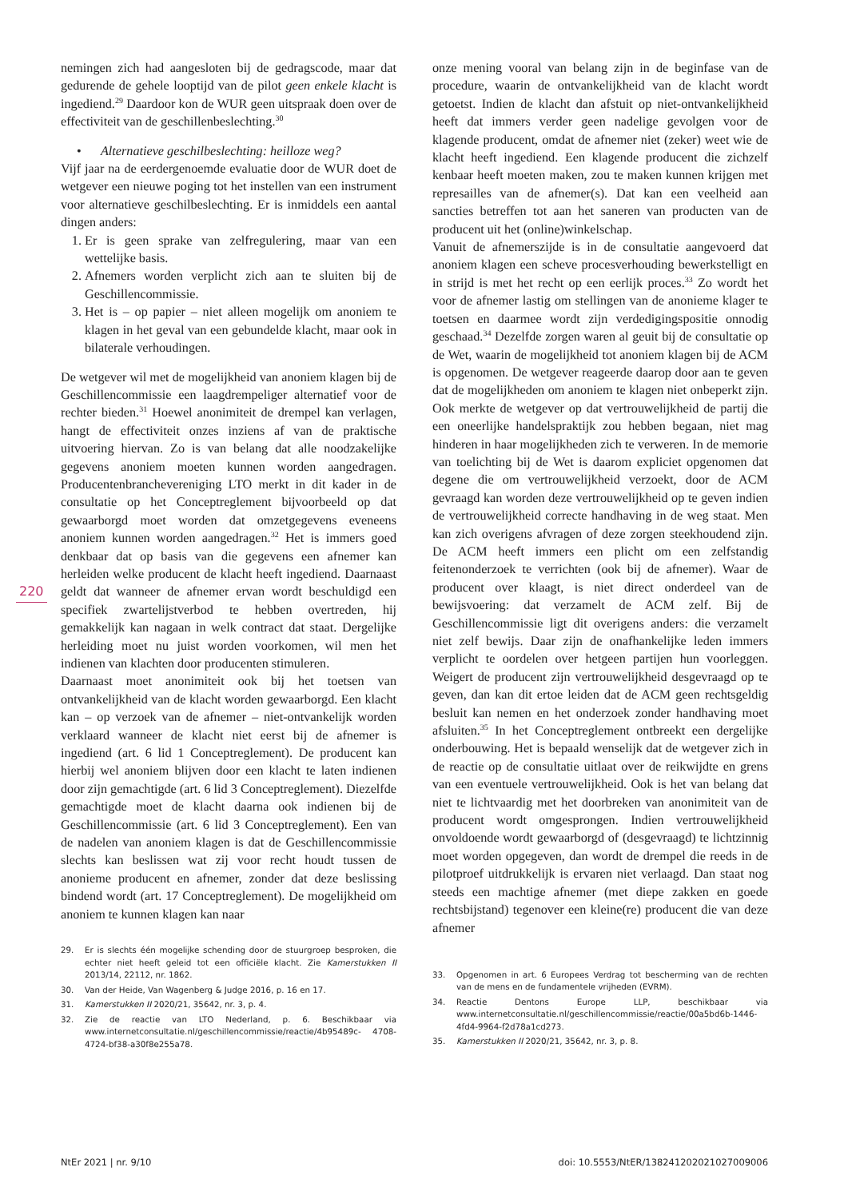220
nemingen zich had aangesloten bij de gedragscode, maar dat gedurende de gehele looptijd van de pilot geen enkele klacht is ingediend.<sup>29</sup> Daardoor kon de WUR geen uitspraak doen over de effectiviteit van de geschillenbeslechting.<sup>30</sup>
• Alternatieve geschilbeslechting: heilloze weg?
Vijf jaar na de eerdergenoemde evaluatie door de WUR doet de wetgever een nieuwe poging tot het instellen van een instrument voor alternatieve geschilbeslechting. Er is inmiddels een aantal dingen anders:
1. Er is geen sprake van zelfregulering, maar van een wettelijke basis.
2. Afnemers worden verplicht zich aan te sluiten bij de Geschillencommissie.
3. Het is – op papier – niet alleen mogelijk om anoniem te klagen in het geval van een gebundelde klacht, maar ook in bilaterale verhoudingen.
De wetgever wil met de mogelijkheid van anoniem klagen bij de Geschillencommissie een laagdrempeliger alternatief voor de rechter bieden.<sup>31</sup> Hoewel anonimiteit de drempel kan verlagen, hangt de effectiviteit onzes inziens af van de praktische uitvoering hiervan. Zo is van belang dat alle noodzakelijke gegevens anoniem moeten kunnen worden aangedragen. Producentenbranchevereniging LTO merkt in dit kader in de consultatie op het Conceptreglement bijvoorbeeld op dat gewaarborgd moet worden dat omzetgegevens eveneens anoniem kunnen worden aangedragen.<sup>32</sup> Het is immers goed denkbaar dat op basis van die gegevens een afnemer kan herleiden welke producent de klacht heeft ingediend. Daarnaast geldt dat wanneer de afnemer ervan wordt beschuldigd een specifiek zwartelijstverbod te hebben overtreden, hij gemakkelijk kan nagaan in welk contract dat staat. Dergelijke herleiding moet nu juist worden voorkomen, wil men het indienen van klachten door producenten stimuleren.
Daarnaast moet anonimiteit ook bij het toetsen van ontvankelijkheid van de klacht worden gewaarborgd. Een klacht kan – op verzoek van de afnemer – niet-ontvankelijk worden verklaard wanneer de klacht niet eerst bij de afnemer is ingediend (art. 6 lid 1 Conceptreglement). De producent kan hierbij wel anoniem blijven door een klacht te laten indienen door zijn gemachtigde (art. 6 lid 3 Conceptreglement). Diezelfde gemachtigde moet de klacht daarna ook indienen bij de Geschillencommissie (art. 6 lid 3 Conceptreglement). Een van de nadelen van anoniem klagen is dat de Geschillencommissie slechts kan beslissen wat zij voor recht houdt tussen de anonieme producent en afnemer, zonder dat deze beslissing bindend wordt (art. 17 Conceptreglement). De mogelijkheid om anoniem te kunnen klagen kan naar
29. Er is slechts één mogelijke schending door de stuurgroep besproken, die echter niet heeft geleid tot een officiële klacht. Zie Kamerstukken II 2013/14, 22112, nr. 1862.
30. Van der Heide, Van Wagenberg & Judge 2016, p. 16 en 17.
31. Kamerstukken II 2020/21, 35642, nr. 3, p. 4.
32. Zie de reactie van LTO Nederland, p. 6. Beschikbaar via www.internetconsultatie.nl/geschillencommissie/reactie/4b95489c- 4708-4724-bf38-a30f8e255a78.
onze mening vooral van belang zijn in de beginfase van de procedure, waarin de ontvankelijkheid van de klacht wordt getoetst. Indien de klacht dan afstuit op niet-ontvankelijkheid heeft dat immers verder geen nadelige gevolgen voor de klagende producent, omdat de afnemer niet (zeker) weet wie de klacht heeft ingediend. Een klagende producent die zichzelf kenbaar heeft moeten maken, zou te maken kunnen krijgen met represailles van de afnemer(s). Dat kan een veelheid aan sancties betreffen tot aan het saneren van producten van de producent uit het (online)winkelschap.
Vanuit de afnemerszijde is in de consultatie aangevoerd dat anoniem klagen een scheve procesverhouding bewerkstelligt en in strijd is met het recht op een eerlijk proces.<sup>33</sup> Zo wordt het voor de afnemer lastig om stellingen van de anonieme klager te toetsen en daarmee wordt zijn verdedigingspositie onnodig geschaad.<sup>34</sup> Dezelfde zorgen waren al geuit bij de consultatie op de Wet, waarin de mogelijkheid tot anoniem klagen bij de ACM is opgenomen. De wetgever reageerde daarop door aan te geven dat de mogelijkheden om anoniem te klagen niet onbeperkt zijn. Ook merkte de wetgever op dat vertrouwelijkheid de partij die een oneerlijke handelspraktijk zou hebben begaan, niet mag hinderen in haar mogelijkheden zich te verweren. In de memorie van toelichting bij de Wet is daarom expliciet opgenomen dat degene die om vertrouwelijkheid verzoekt, door de ACM gevraagd kan worden deze vertrouwelijkheid op te geven indien de vertrouwelijkheid correcte handhaving in de weg staat. Men kan zich overigens afvragen of deze zorgen steekhoudend zijn. De ACM heeft immers een plicht om een zelfstandig feitenonderzoek te verrichten (ook bij de afnemer). Waar de producent over klaagt, is niet direct onderdeel van de bewijsvoering: dat verzamelt de ACM zelf. Bij de Geschillencommissie ligt dit overigens anders: die verzamelt niet zelf bewijs. Daar zijn de onafhankelijke leden immers verplicht te oordelen over hetgeen partijen hun voorleggen. Weigert de producent zijn vertrouwelijkheid desgevraagd op te geven, dan kan dit ertoe leiden dat de ACM geen rechtsgeldig besluit kan nemen en het onderzoek zonder handhaving moet afsluiten.<sup>35</sup> In het Conceptreglement ontbreekt een dergelijke onderbouwing. Het is bepaald wenselijk dat de wetgever zich in de reactie op de consultatie uitlaat over de reikwijdte en grens van een eventuele vertrouwelijkheid. Ook is het van belang dat niet te lichtvaardig met het doorbreken van anonimiteit van de producent wordt omgesprongen. Indien vertrouwelijkheid onvoldoende wordt gewaarborgd of (desgevraagd) te lichtzinnig moet worden opgegeven, dan wordt de drempel die reeds in de pilotproef uitdrukkelijk is ervaren niet verlaagd. Dan staat nog steeds een machtige afnemer (met diepe zakken en goede rechtsbijstand) tegenover een kleine(re) producent die van deze afnemer
33. Opgenomen in art. 6 Europees Verdrag tot bescherming van de rechten van de mens en de fundamentele vrijheden (EVRM).
34. Reactie Dentons Europe LLP, beschikbaar via www.internetconsultatie.nl/geschillencommissie/reactie/00a5bd6b-1446-4fd4-9964-f2d78a1cd273.
35. Kamerstukken II 2020/21, 35642, nr. 3, p. 8.
NtEr 2021 | nr. 9/10 doi: 10.5553/NtER/138241202021027009006